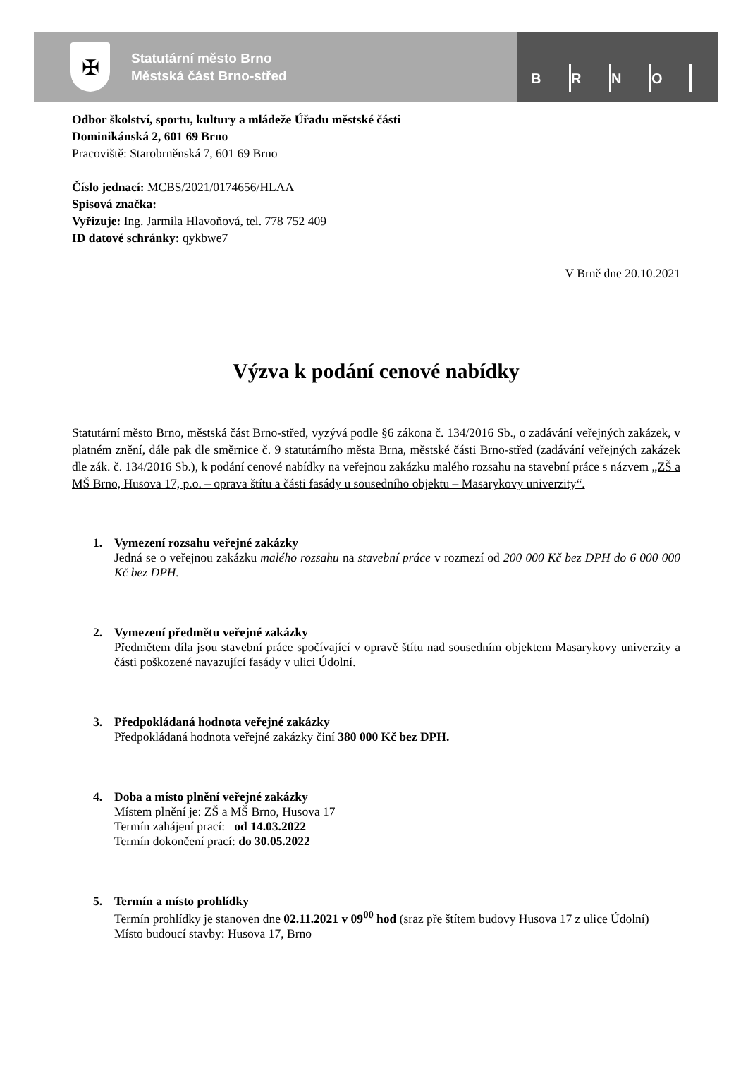✠
Statutární město Brno
Městská část Brno-střed
BRNO
Odbor školství, sportu, kultury a mládeže Úřadu městské části
Dominikánská 2, 601 69 Brno
Pracoviště: Starobrněnská 7, 601 69 Brno
Číslo jednací: MCBS/2021/0174656/HLAA
Spisová značka:
Vyřizuje: Ing. Jarmila Hlavoňová, tel. 778 752 409
ID datové schránky: qykbwe7
V Brně dne 20.10.2021
Výzva k podání cenové nabídky
Statutární město Brno, městská část Brno-střed, vyzývá podle §6 zákona č. 134/2016 Sb., o zadávání veřejných zakázek, v platném znění, dále pak dle směrnice č. 9 statutárního města Brna, městské části Brno-střed (zadávání veřejných zakázek dle zák. č. 134/2016 Sb.), k podání cenové nabídky na veřejnou zakázku malého rozsahu na stavební práce s názvem „ZŠ a MŠ Brno, Husova 17, p.o. – oprava štítu a části fasády u sousedního objektu – Masarykovy univerzity“.
1. Vymezení rozsahu veřejné zakázky
Jedná se o veřejnou zakázku malého rozsahu na stavební práce v rozmezí od 200 000 Kč bez DPH do 6 000 000 Kč bez DPH.
2. Vymezení předmětu veřejné zakázky
Předmětem díla jsou stavební práce spočívající v opravě štítu nad sousedním objektem Masarykovy univerzity a části poškozené navazující fasády v ulici Údolní.
3. Předpokládaná hodnota veřejné zakázky
Předpokládaná hodnota veřejné zakázky činí 380 000 Kč bez DPH.
4. Doba a místo plnění veřejné zakázky
Místem plnění je: ZŠ a MŠ Brno, Husova 17
Termín zahájení prací: od 14.03.2022
Termín dokončení prací: do 30.05.2022
5. Termín a místo prohlídky
Termín prohlídky je stanoven dne 02.11.2021 v 09<sup>00</sup> hod (sraz pře štítem budovy Husova 17 z ulice Údolní)
Místo budoucí stavby: Husova 17, Brno